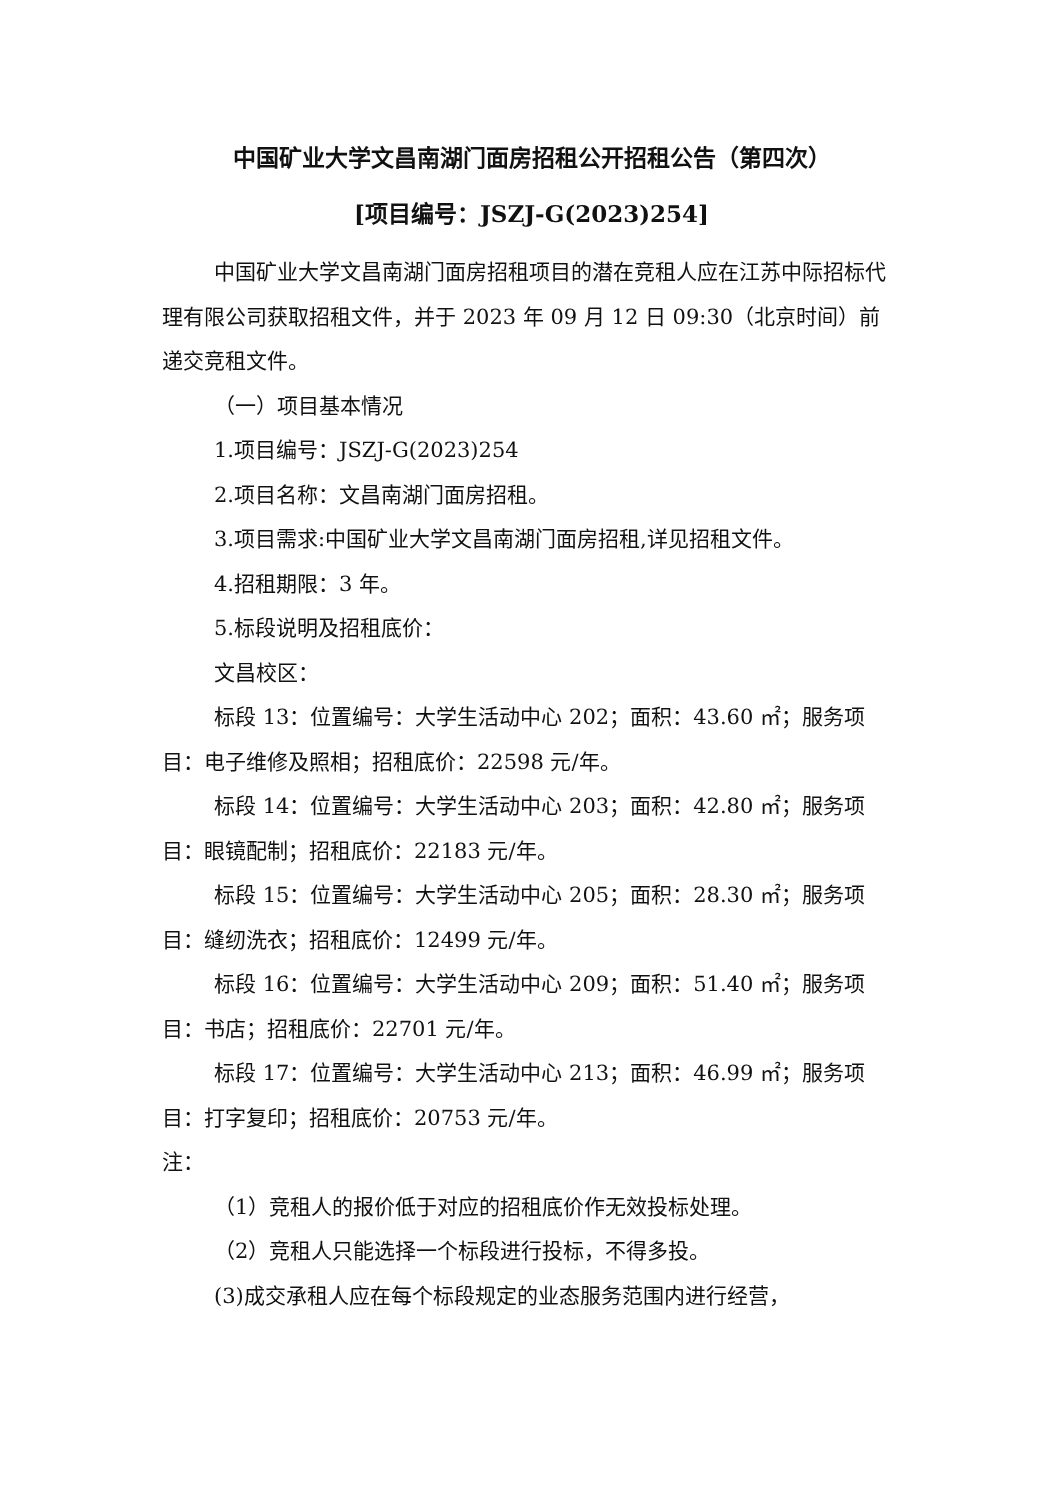中国矿业大学文昌南湖门面房招租公开招租公告（第四次）
[项目编号：JSZJ-G(2023)254]
中国矿业大学文昌南湖门面房招租项目的潜在竞租人应在江苏中际招标代理有限公司获取招租文件，并于 2023 年 09 月 12 日 09:30（北京时间）前递交竞租文件。
（一）项目基本情况
1.项目编号：JSZJ-G(2023)254
2.项目名称：文昌南湖门面房招租。
3.项目需求:中国矿业大学文昌南湖门面房招租,详见招租文件。
4.招租期限：3 年。
5.标段说明及招租底价：
文昌校区：
标段 13：位置编号：大学生活动中心 202；面积：43.60 ㎡；服务项目：电子维修及照相；招租底价：22598 元/年。
标段 14：位置编号：大学生活动中心 203；面积：42.80 ㎡；服务项目：眼镜配制；招租底价：22183 元/年。
标段 15：位置编号：大学生活动中心 205；面积：28.30 ㎡；服务项目：缝纫洗衣；招租底价：12499 元/年。
标段 16：位置编号：大学生活动中心 209；面积：51.40 ㎡；服务项目：书店；招租底价：22701 元/年。
标段 17：位置编号：大学生活动中心 213；面积：46.99 ㎡；服务项目：打字复印；招租底价：20753 元/年。
注：
（1）竞租人的报价低于对应的招租底价作无效投标处理。
（2）竞租人只能选择一个标段进行投标，不得多投。
(3)成交承租人应在每个标段规定的业态服务范围内进行经营，